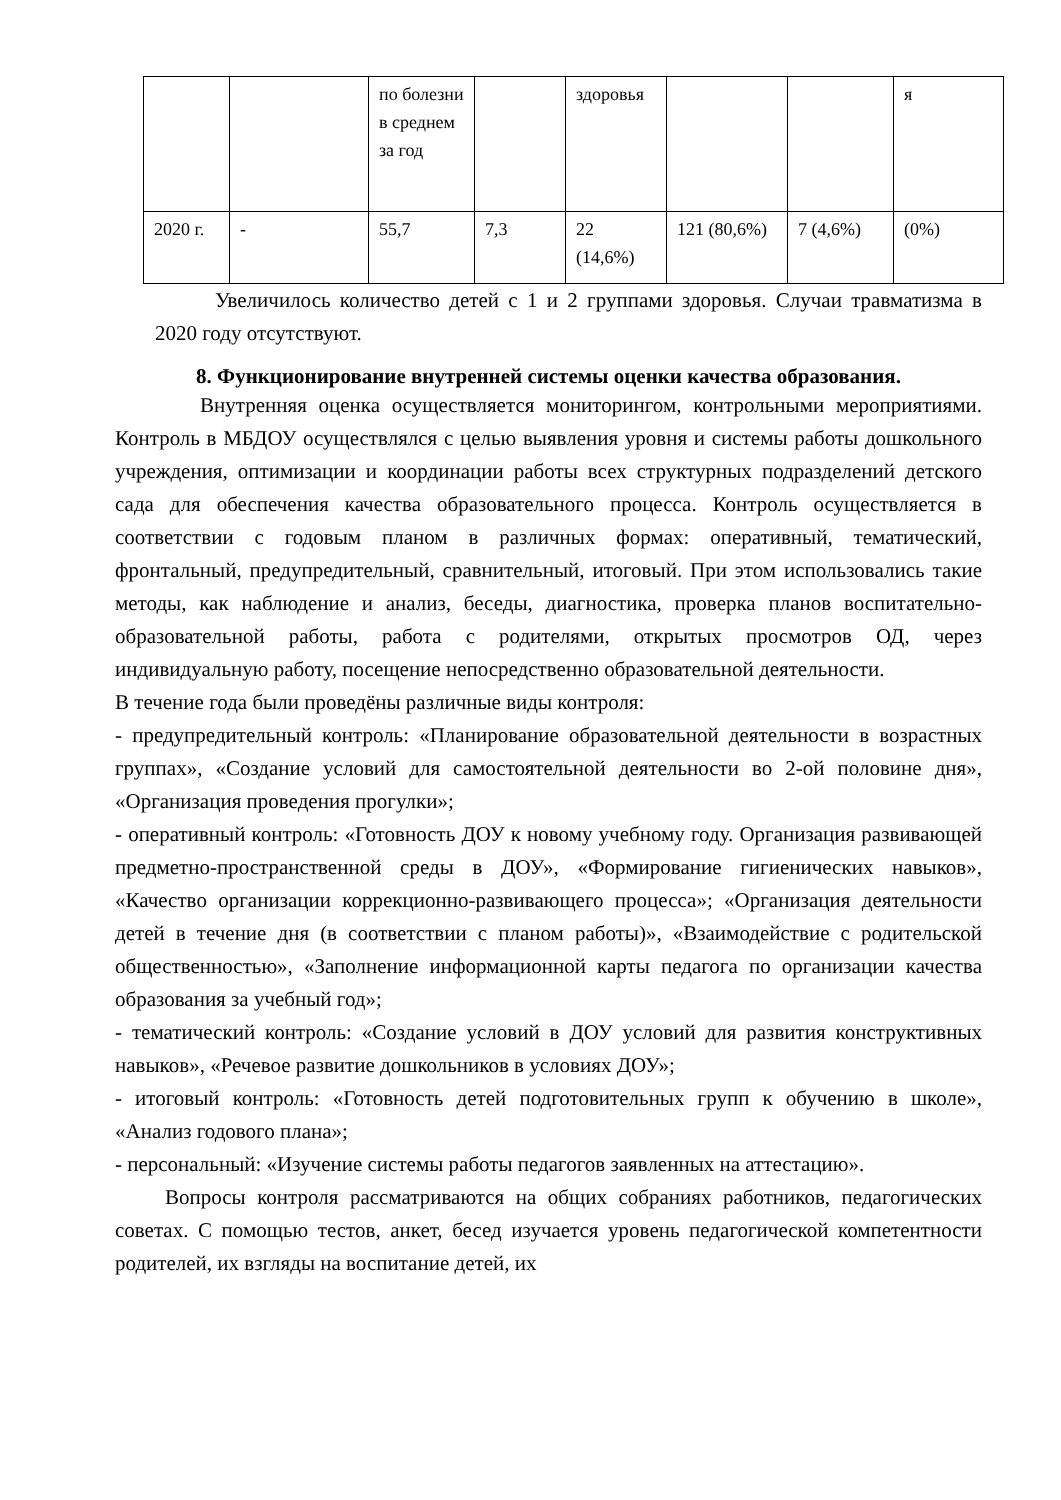| | | по болезни в среднем за год | | здоровья | | | я |
| 2020 г. | - | 55,7 | 7,3 | 22 (14,6%) | 121 (80,6%) | 7 (4,6%) | (0%) |
Увеличилось количество детей с 1 и 2 группами здоровья. Случаи травматизма в 2020 году отсутствуют.
8. Функционирование внутренней системы оценки качества образования.
Внутренняя оценка осуществляется мониторингом, контрольными мероприятиями. Контроль в МБДОУ осуществлялся с целью выявления уровня и системы работы дошкольного учреждения, оптимизации и координации работы всех структурных подразделений детского сада для обеспечения качества образовательного процесса. Контроль осуществляется в соответствии с годовым планом в различных формах: оперативный, тематический, фронтальный, предупредительный, сравнительный, итоговый. При этом использовались такие методы, как наблюдение и анализ, беседы, диагностика, проверка планов воспитательно-образовательной работы, работа с родителями, открытых просмотров ОД, через индивидуальную работу, посещение непосредственно образовательной деятельности.
В течение года были проведёны различные виды контроля:
- предупредительный контроль: «Планирование образовательной деятельности в возрастных группах», «Создание условий для самостоятельной деятельности во 2-ой половине дня», «Организация проведения прогулки»;
- оперативный контроль: «Готовность ДОУ к новому учебному году. Организация развивающей предметно-пространственной среды в ДОУ», «Формирование гигиенических навыков», «Качество организации коррекционно-развивающего процесса»; «Организация деятельности детей в течение дня (в соответствии с планом работы)», «Взаимодействие с родительской общественностью», «Заполнение информационной карты педагога по организации качества образования за учебный год»;
- тематический контроль: «Создание условий в ДОУ условий для развития конструктивных навыков», «Речевое развитие дошкольников в условиях ДОУ»;
- итоговый контроль: «Готовность детей подготовительных групп к обучению в школе», «Анализ годового плана»;
- персональный: «Изучение системы работы педагогов заявленных на аттестацию».
Вопросы контроля рассматриваются на общих собраниях работников, педагогических советах. С помощью тестов, анкет, бесед изучается уровень педагогической компетентности родителей, их взгляды на воспитание детей, их